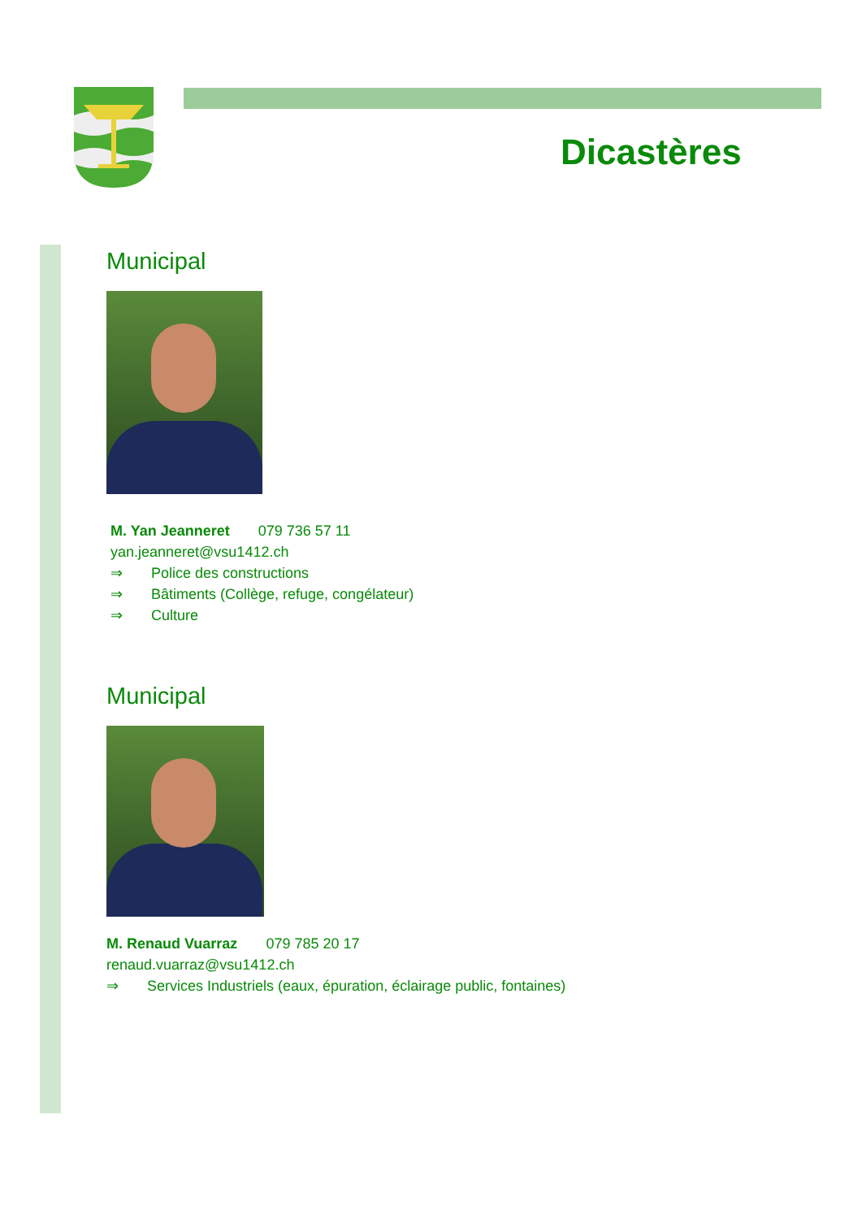Dicastères
Municipal
M. Yan Jeanneret 079 736 57 11
yan.jeanneret@vsu1412.ch
⇒ Police des constructions
⇒ Bâtiments (Collège, refuge, congélateur)
⇒ Culture
Municipal
M. Renaud Vuarraz 079 785 20 17
renaud.vuarraz@vsu1412.ch
⇒ Services Industriels (eaux, épuration, éclairage public, fontaines)